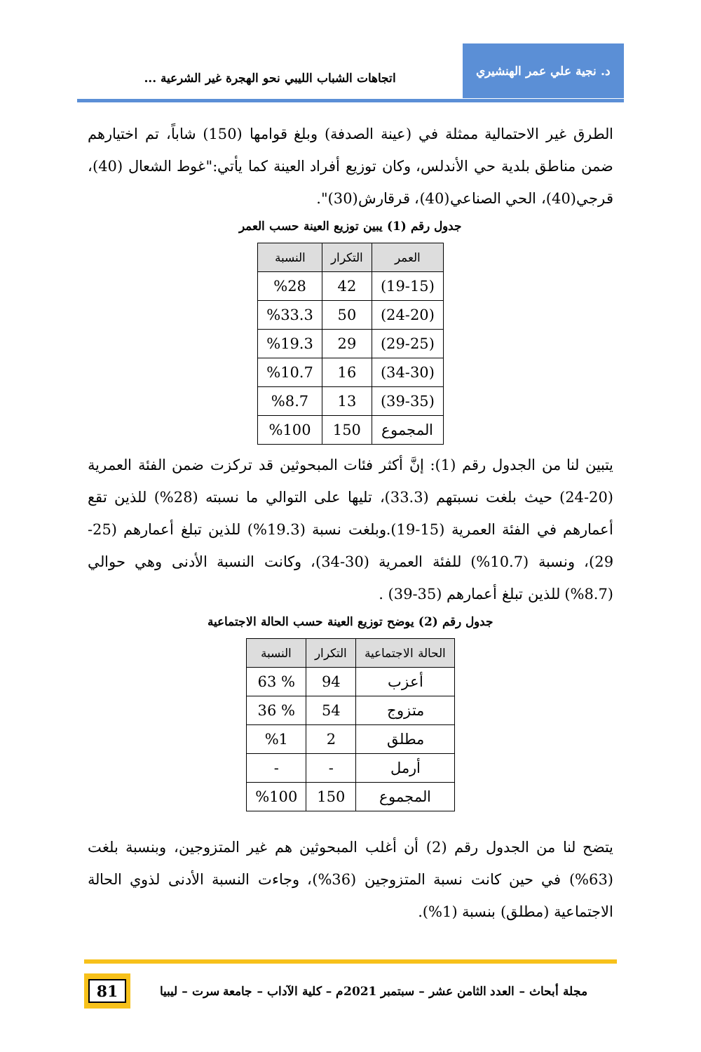د. نجية علي عمر الهنشيري
اتجاهات الشباب الليبي نحو الهجرة غير الشرعية ...
الطرق غير الاحتمالية ممثلة في (عينة الصدفة) وبلغ قوامها (150) شاباً، تم اختيارهم ضمن مناطق بلدية حي الأندلس، وكان توزيع أفراد العينة كما يأتي:"غوط الشعال (40)، قرجي(40)، الحي الصناعي(40)، قرقارش(30)".
جدول رقم (1) يبين توزيع العينة حسب العمر
| العمر | التكرار | النسبة |
| --- | --- | --- |
| (19-15) | 42 | %28 |
| (24-20) | 50 | %33.3 |
| (29-25) | 29 | %19.3 |
| (34-30) | 16 | %10.7 |
| (39-35) | 13 | %8.7 |
| المجموع | 150 | %100 |
يتبين لنا من الجدول رقم (1): إنَّ أكثر فئات المبحوثين قد تركزت ضمن الفئة العمرية (20-24) حيث بلغت نسبتهم (33.3)، تليها على التوالي ما نسبته (28%) للذين تقع أعمارهم في الفئة العمرية (15-19).وبلغت نسبة (19.3%) للذين تبلغ أعمارهم (25-29)، ونسبة (10.7%) للفئة العمرية (30-34)، وكانت النسبة الأدنى وهي حوالي (8.7%) للذين تبلغ أعمارهم (35-39) .
جدول رقم (2) يوضح توزيع العينة حسب الحالة الاجتماعية
| الحالة الاجتماعية | التكرار | النسبة |
| --- | --- | --- |
| أعزب | 94 | % 63 |
| متزوج | 54 | % 36 |
| مطلق | 2 | %1 |
| أرمل | - | - |
| المجموع | 150 | %100 |
يتضح لنا من الجدول رقم (2) أن أغلب المبحوثين هم غير المتزوجين، وبنسبة بلغت (63%) في حين كانت نسبة المتزوجين (36%)، وجاءت النسبة الأدنى لذوي الحالة الاجتماعية (مطلق) بنسبة (1%).
مجلة أبحاث – العدد الثامن عشر – سبتمبر 2021م – كلية الآداب – جامعة سرت – ليبيا
81